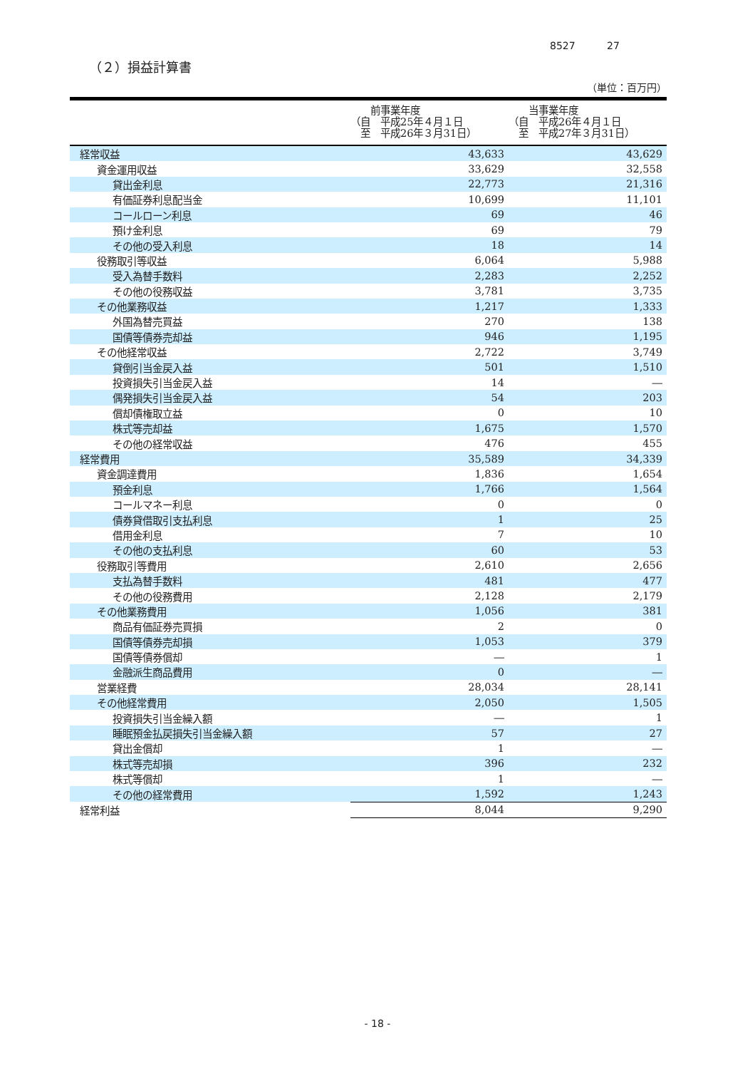8527 27
（２）損益計算書
（単位：百万円）
| | 前事業年度 （自 平成25年４月１日 至 平成26年３月31日） | 当事業年度 （自 平成26年４月１日 至 平成27年３月31日） |
| --- | --- | --- |
| 経常収益 | 43,633 | 43,629 |
| 資金運用収益 | 33,629 | 32,558 |
| 貸出金利息 | 22,773 | 21,316 |
| 有価証券利息配当金 | 10,699 | 11,101 |
| コールローン利息 | 69 | 46 |
| 預け金利息 | 69 | 79 |
| その他の受入利息 | 18 | 14 |
| 役務取引等収益 | 6,064 | 5,988 |
| 受入為替手数料 | 2,283 | 2,252 |
| その他の役務収益 | 3,781 | 3,735 |
| その他業務収益 | 1,217 | 1,333 |
| 外国為替売買益 | 270 | 138 |
| 国債等債券売却益 | 946 | 1,195 |
| その他経常収益 | 2,722 | 3,749 |
| 貸倒引当金戻入益 | 501 | 1,510 |
| 投資損失引当金戻入益 | 14 | ― |
| 偶発損失引当金戻入益 | 54 | 203 |
| 償却債権取立益 | 0 | 10 |
| 株式等売却益 | 1,675 | 1,570 |
| その他の経常収益 | 476 | 455 |
| 経常費用 | 35,589 | 34,339 |
| 資金調達費用 | 1,836 | 1,654 |
| 預金利息 | 1,766 | 1,564 |
| コールマネー利息 | 0 | 0 |
| 債券貸借取引支払利息 | 1 | 25 |
| 借用金利息 | 7 | 10 |
| その他の支払利息 | 60 | 53 |
| 役務取引等費用 | 2,610 | 2,656 |
| 支払為替手数料 | 481 | 477 |
| その他の役務費用 | 2,128 | 2,179 |
| その他業務費用 | 1,056 | 381 |
| 商品有価証券売買損 | 2 | 0 |
| 国債等債券売却損 | 1,053 | 379 |
| 国債等債券償却 | ― | 1 |
| 金融派生商品費用 | 0 | ― |
| 営業経費 | 28,034 | 28,141 |
| その他経常費用 | 2,050 | 1,505 |
| 投資損失引当金繰入額 | ― | 1 |
| 睡眠預金払戻損失引当金繰入額 | 57 | 27 |
| 貸出金償却 | 1 | ― |
| 株式等売却損 | 396 | 232 |
| 株式等償却 | 1 | ― |
| その他の経常費用 | 1,592 | 1,243 |
| 経常利益 | 8,044 | 9,290 |
- 18 -